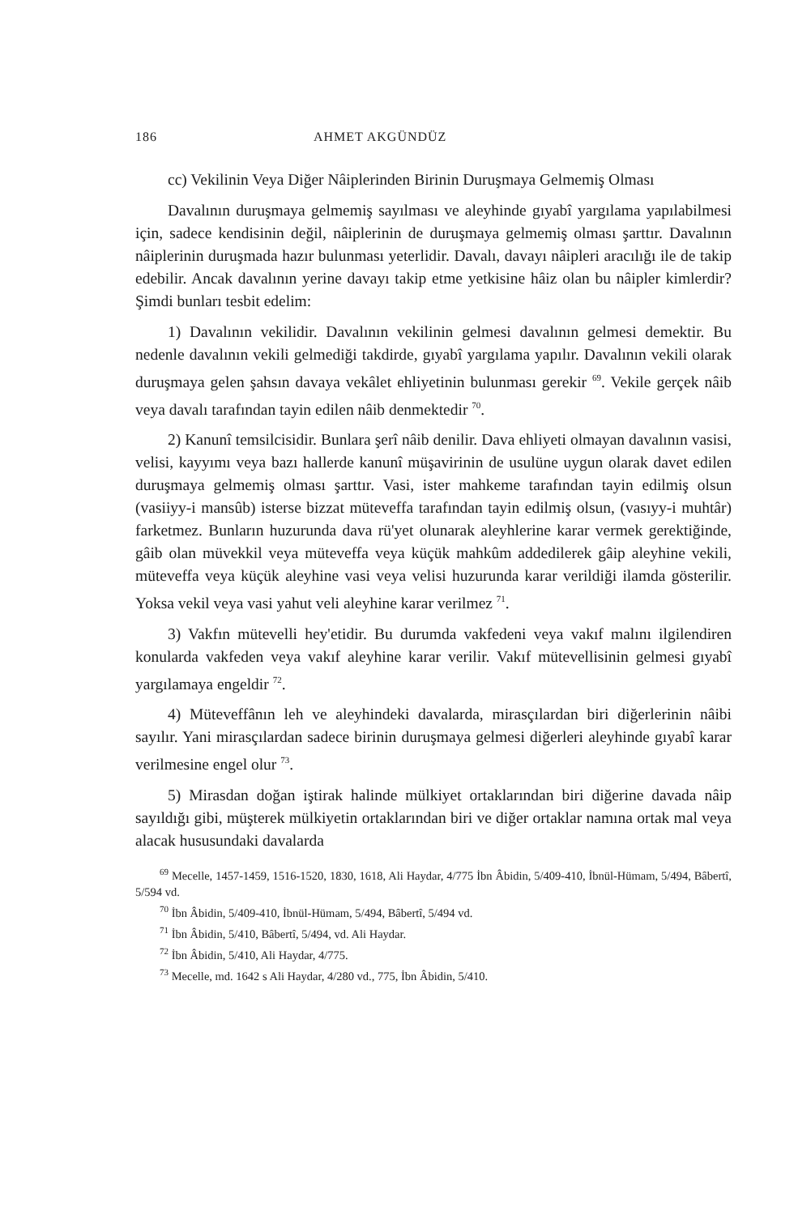186 AHMET AKGÜNDÜZ
cc) Vekilinin Veya Diğer Nâiplerinden Birinin Duruşmaya Gelmemiş Olması
Davalının duruşmaya gelmemiş sayılması ve aleyhinde gıyabî yargılama yapılabilmesi için, sadece kendisinin değil, nâiplerinin de duruşmaya gelmemiş olması şarttır. Davalının nâiplerinin duruşmada hazır bulunması yeterlidir. Davalı, davayı nâipleri aracılığı ile de takip edebilir. Ancak davalının yerine davayı takip etme yetkisine hâiz olan bu nâipler kimlerdir? Şimdi bunları tesbit edelim:
1) Davalının vekilidir. Davalının vekilinin gelmesi davalının gelmesi demektir. Bu nedenle davalının vekili gelmediği takdirde, gıyabî yargılama yapılır. Davalının vekili olarak duruşmaya gelen şahsın davaya vekâlet ehliyetinin bulunması gerekir <sup>69</sup>. Vekile gerçek nâib veya davalı tarafından tayin edilen nâib denmektedir <sup>70</sup>.
2) Kanunî temsilcisidir. Bunlara şerî nâib denilir. Dava ehliyeti olmayan davalının vasisi, velisi, kayyımı veya bazı hallerde kanunî müşavirinin de usulüne uygun olarak davet edilen duruşmaya gelmemiş olması şarttır. Vasi, ister mahkeme tarafından tayin edilmiş olsun (vasiiyy-i mansûb) isterse bizzat müteveffa tarafından tayin edilmiş olsun, (vasıyy-i muhtâr) farketmez. Bunların huzurunda dava rü'yet olunarak aleyhlerine karar vermek gerektiğinde, gâib olan müvekkil veya müteveffa veya küçük mahkûm addedilerek gâip aleyhine vekili, müteveffa veya küçük aleyhine vasi veya velisi huzurunda karar verildiği ilamda gösterilir. Yoksa vekil veya vasi yahut veli aleyhine karar verilmez <sup>71</sup>.
3) Vakfın mütevelli hey'etidir. Bu durumda vakfedeni veya vakıf malını ilgilendiren konularda vakfeden veya vakıf aleyhine karar verilir. Vakıf mütevellisinin gelmesi gıyabî yargılamaya engeldir <sup>72</sup>.
4) Müteveffânın leh ve aleyhindeki davalarda, mirasçılardan biri diğerlerinin nâibi sayılır. Yani mirasçılardan sadece birinin duruşmaya gelmesi diğerleri aleyhinde gıyabî karar verilmesine engel olur <sup>73</sup>.
5) Mirasdan doğan iştirak halinde mülkiyet ortaklarından biri diğerine davada nâip sayıldığı gibi, müşterek mülkiyetin ortaklarından biri ve diğer ortaklar namına ortak mal veya alacak hususundaki davalarda
<sup>69</sup> Mecelle, 1457-1459, 1516-1520, 1830, 1618, Ali Haydar, 4/775 İbn Âbidin, 5/409-410, İbnül-Hümam, 5/494, Bâbertî, 5/594 vd.
<sup>70</sup> İbn Âbidin, 5/409-410, İbnül-Hümam, 5/494, Bâbertî, 5/494 vd.
<sup>71</sup> İbn Âbidin, 5/410, Bâbertî, 5/494, vd. Ali Haydar.
<sup>72</sup> İbn Âbidin, 5/410, Ali Haydar, 4/775.
<sup>73</sup> Mecelle, md. 1642 s Ali Haydar, 4/280 vd., 775, İbn Âbidin, 5/410.